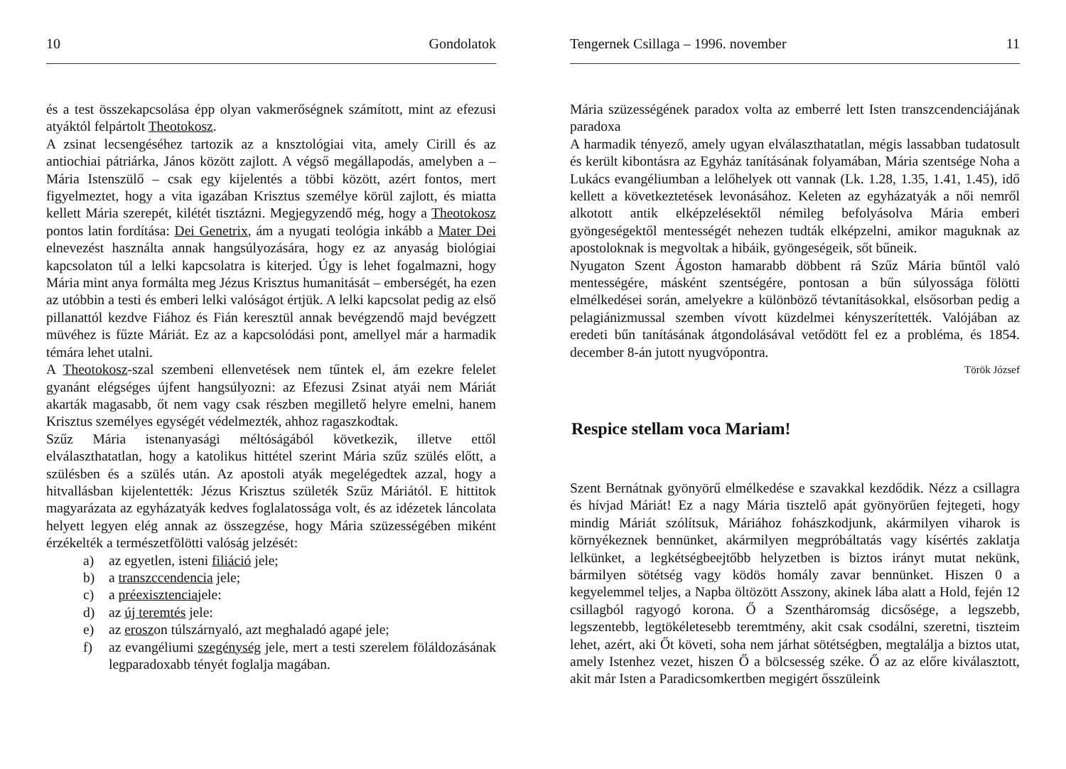10 Gondolatok
és a test összekapcsolása épp olyan vakmerőségnek számított, mint az efezusi atyáktól felpártolt Theotokosz.
A zsinat lecsengéséhez tartozik az a knsztológiai vita, amely Cirill és az antiochiai pátriárka, János között zajlott. A végső megállapodás, amelyben a – Mária Istenszülő – csak egy kijelentés a többi között, azért fontos, mert figyelmeztet, hogy a vita igazában Krisztus személye körül zajlott, és miatta kellett Mária szerepét, kilétét tisztázni. Megjegyzendő még, hogy a Theotokosz pontos latin fordítása: Dei Genetrix, ám a nyugati teológia inkább a Mater Dei elnevezést használta annak hangsúlyozására, hogy ez az anyaság biológiai kapcsolaton túl a lelki kapcsolatra is kiterjed. Úgy is lehet fogalmazni, hogy Mária mint anya formálta meg Jézus Krisztus humanitását – emberségét, ha ezen az utóbbin a testi és emberi lelki valóságot értjük. A lelki kapcsolat pedig az első pillanattól kezdve Fiához és Fián keresztül annak bevégzendő majd bevégzett müvéhez is fűzte Máriát. Ez az a kapcsolódási pont, amellyel már a harmadik témára lehet utalni.
A Theotokosz-szal szembeni ellenvetések nem tűntek el, ám ezekre felelet gyanánt elégséges újfent hangsúlyozni: az Efezusi Zsinat atyái nem Máriát akarták magasabb, őt nem vagy csak részben megillető helyre emelni, hanem Krisztus személyes egységét védelmezték, ahhoz ragaszkodtak.
Szűz Mária istenanyasági méltóságából következik, illetve ettől elválaszthatatlan, hogy a katolikus hittétel szerint Mária szűz szülés előtt, a szülésben és a szülés után. Az apostoli atyák megelégedtek azzal, hogy a hitvallásban kijelentették: Jézus Krisztus születék Szűz Máriától. E hittitok magyarázata az egyházatyák kedves foglalatossága volt, és az idézetek láncolata helyett legyen elég annak az összegzése, hogy Mária szüzességében miként érzékelték a természetfölötti valóság jelzését:
a) az egyetlen, isteni filiáció jele;
b) a transzccendencia jele;
c) a préexisztenciajele:
d) az új teremtés jele:
e) az eroszon túlszárnyaló, azt meghaladó agapé jele;
f) az evangéliumi szegénység jele, mert a testi szerelem föláldozásának legparadoxabb tényét foglalja magában.
Tengernek Csillaga – 1996. november 11
Mária szüzességének paradox volta az emberré lett Isten transzcendenciájának paradoxa
A harmadik tényező, amely ugyan elválaszthatatlan, mégis lassabban tudatosult és került kibontásra az Egyház tanításának folyamában, Mária szentsége Noha a Lukács evangéliumban a lelőhelyek ott vannak (Lk. 1.28, 1.35, 1.41, 1.45), idő kellett a következtetések levonásához. Keleten az egyházatyák a női nemről alkotott antik elképzelésektől némileg befolyásolva Mária emberi gyöngeségektől mentességét nehezen tudták elképzelni, amikor maguknak az apostoloknak is megvoltak a hibáik, gyöngeségeik, sőt bűneik.
Nyugaton Szent Ágoston hamarabb döbbent rá Szűz Mária bűntől való mentességére, másként szentségére, pontosan a bűn súlyossága fölötti elmélkedései során, amelyekre a különböző tévtanításokkal, elsősorban pedig a pelagiánizmussal szemben vívott küzdelmei kényszerítették. Valójában az eredeti bűn tanításának átgondolásával vetődött fel ez a probléma, és 1854. december 8-án jutott nyugvópontra.
Török József
Respice stellam voca Mariam!
Szent Bernátnak gyönyörű elmélkedése e szavakkal kezdődik. Nézz a csillagra és hívjad Máriát! Ez a nagy Mária tisztelő apát gyönyörűen fejtegeti, hogy mindig Máriát szólítsuk, Máriához fohászkodjunk, akármilyen viharok is környékeznek bennünket, akármilyen megpróbáltatás vagy kísértés zaklatja lelkünket, a legkétségbeejtőbb helyzetben is biztos irányt mutat nekünk, bármilyen sötétség vagy ködös homály zavar bennünket. Hiszen 0 a kegyelemmel teljes, a Napba öltözött Asszony, akinek lába alatt a Hold, fején 12 csillagból ragyogó korona. Ő a Szentháromság dicsősége, a legszebb, legszentebb, legtökéletesebb teremtmény, akit csak csodálni, szeretni, tiszteim lehet, azért, aki Őt követi, soha nem járhat sötétségben, megtalálja a biztos utat, amely Istenhez vezet, hiszen Ő a bölcsesség széke. Ő az az előre kiválasztott, akit már Isten a Paradicsomkertben megigért ősszüleink